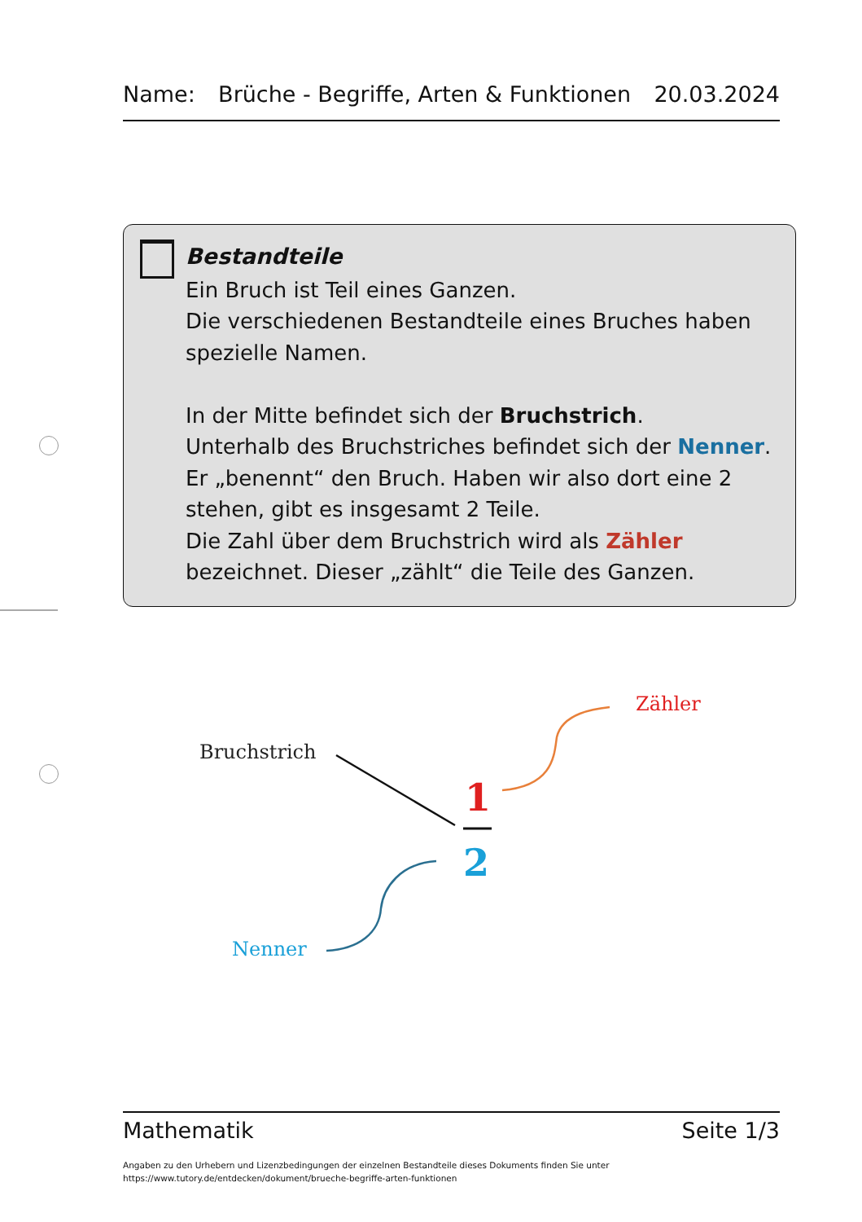Name: Brüche - Begriffe, Arten & Funktionen 20.03.2024
Bestandteile
Ein Bruch ist Teil eines Ganzen.
Die verschiedenen Bestandteile eines Bruches haben spezielle Namen.
In der Mitte befindet sich der Bruchstrich.
Unterhalb des Bruchstriches befindet sich der Nenner. Er „benennt“ den Bruch. Haben wir also dort eine 2 stehen, gibt es insgesamt 2 Teile.
Die Zahl über dem Bruchstrich wird als Zähler bezeichnet. Dieser „zählt“ die Teile des Ganzen.
Bruchstrich
Zähler
Nenner
1
2
Mathematik Seite 1/3
Angaben zu den Urhebern und Lizenzbedingungen der einzelnen Bestandteile dieses Dokuments finden Sie unter
https://www.tutory.de/entdecken/dokument/brueche-begriffe-arten-funktionen